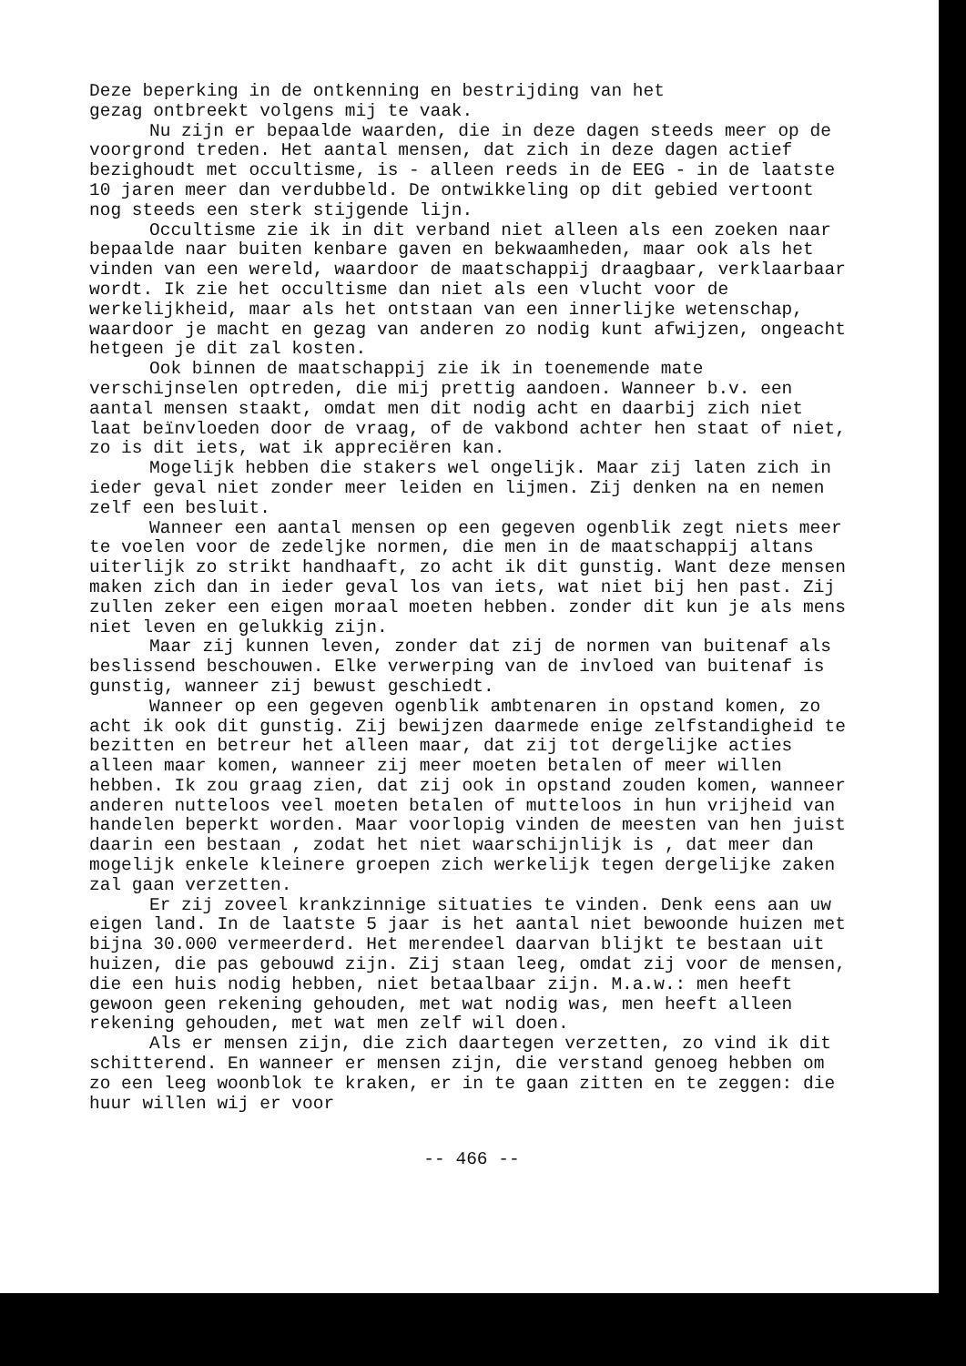Deze beperking in de ontkenning en bestrijding van het gezag ontbreekt volgens mij te vaak.
Nu zijn er bepaalde waarden, die in deze dagen steeds meer op de voorgrond treden. Het aantal mensen, dat zich in deze dagen actief bezighoudt met occultisme, is - alleen reeds in de EEG - in de laatste 10 jaren meer dan verdubbeld. De ontwikkeling op dit gebied vertoont nog steeds een sterk stijgende lijn.
Occultisme zie ik in dit verband niet alleen als een zoeken naar bepaalde naar buiten kenbare gaven en bekwaamheden, maar ook als het vinden van een wereld, waardoor de maatschappij draagbaar, verklaarbaar wordt. Ik zie het occultisme dan niet als een vlucht voor de werkelijkheid, maar als het ontstaan van een innerlijke wetenschap, waardoor je macht en gezag van anderen zo nodig kunt afwijzen, ongeacht hetgeen je dit zal kosten.
Ook binnen de maatschappij zie ik in toenemende mate verschijnselen optreden, die mij prettig aandoen. Wanneer b.v. een aantal mensen staakt, omdat men dit nodig acht en daarbij zich niet laat beïnvloeden door de vraag, of de vakbond achter hen staat of niet, zo is dit iets, wat ik appreciëren kan.
Mogelijk hebben die stakers wel ongelijk. Maar zij laten zich in ieder geval niet zonder meer leiden en lijmen. Zij denken na en nemen zelf een besluit.
Wanneer een aantal mensen op een gegeven ogenblik zegt niets meer te voelen voor de zedeljke normen, die men in de maatschappij altans uiterlijk zo strikt handhaaft, zo acht ik dit gunstig. Want deze mensen maken zich dan in ieder geval los van iets, wat niet bij hen past. Zij zullen zeker een eigen moraal moeten hebben. zonder dit kun je als mens niet leven en gelukkig zijn.
Maar zij kunnen leven, zonder dat zij de normen van buitenaf als beslissend beschouwen. Elke verwerping van de invloed van buitenaf is gunstig, wanneer zij bewust geschiedt.
Wanneer op een gegeven ogenblik ambtenaren in opstand komen, zo acht ik ook dit gunstig. Zij bewijzen daarmede enige zelfstandigheid te bezitten en betreur het alleen maar, dat zij tot dergelijke acties alleen maar komen, wanneer zij meer moeten betalen of meer willen hebben. Ik zou graag zien, dat zij ook in opstand zouden komen, wanneer anderen nutteloos veel moeten betalen of mutteloos in hun vrijheid van handelen beperkt worden. Maar voorlopig vinden de meesten van hen juist daarin een bestaan , zodat het niet waarschijnlijk is , dat meer dan mogelijk enkele kleinere groepen zich werkelijk tegen dergelijke zaken zal gaan verzetten.
Er zij zoveel krankzinnige situaties te vinden. Denk eens aan uw eigen land. In de laatste 5 jaar is het aantal niet bewoonde huizen met bijna 30.000 vermeerderd. Het merendeel daarvan blijkt te bestaan uit huizen, die pas gebouwd zijn. Zij staan leeg, omdat zij voor de mensen, die een huis nodig hebben, niet betaalbaar zijn. M.a.w.: men heeft gewoon geen rekening gehouden, met wat nodig was, men heeft alleen rekening gehouden, met wat men zelf wil doen.
Als er mensen zijn, die zich daartegen verzetten, zo vind ik dit schitterend. En wanneer er mensen zijn, die verstand genoeg hebben om zo een leeg woonblok te kraken, er in te gaan zitten en te zeggen: die huur willen wij er voor
-- 466 --